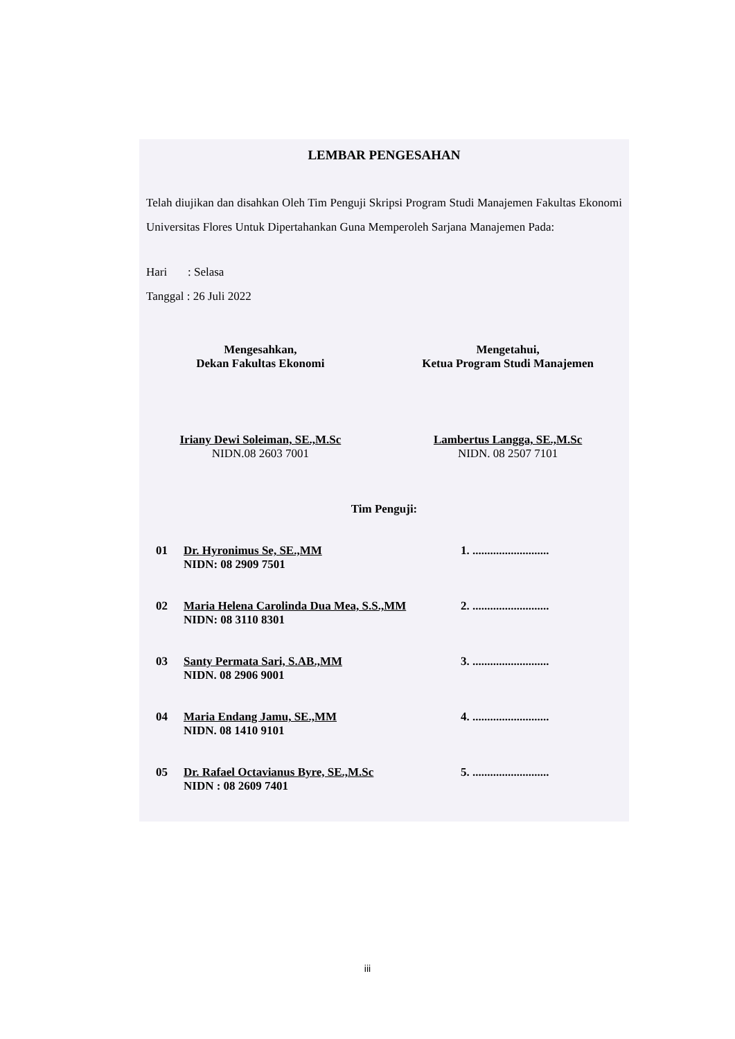LEMBAR PENGESAHAN
Telah diujikan dan disahkan Oleh Tim Penguji Skripsi Program Studi Manajemen Fakultas Ekonomi Universitas Flores Untuk Dipertahankan Guna Memperoleh Sarjana Manajemen Pada:
Hari : Selasa
Tanggal : 26 Juli 2022
Mengesahkan,
Dekan Fakultas Ekonomi
Iriany Dewi Soleiman, SE.,M.Sc
NIDN.08 2603 7001
Mengetahui,
Ketua Program Studi Manajemen
Lambertus Langga, SE.,M.Sc
NIDN. 08 2507 7101
Tim Penguji:
01 Dr. Hyronimus Se, SE.,MM
NIDN: 08 2909 7501
1. ..........................
02 Maria Helena Carolinda Dua Mea, S.S.,MM
NIDN: 08 3110 8301
2. ..........................
03 Santy Permata Sari, S.AB.,MM
NIDN. 08 2906 9001
3. ..........................
04 Maria Endang Jamu, SE.,MM
NIDN. 08 1410 9101
4. ..........................
05 Dr. Rafael Octavianus Byre, SE.,M.Sc
NIDN : 08 2609 7401
5. ..........................
iii